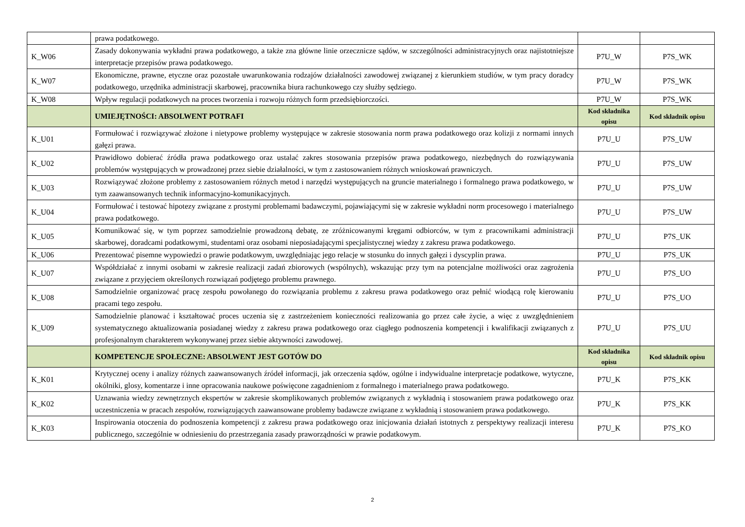| | prawa podatkowego. | | |
| K_W06 | Zasady dokonywania wykładni prawa podatkowego, a także zna główne linie orzecznicze sądów, w szczególności administracyjnych oraz najistotniejsze interpretacje przepisów prawa podatkowego. | P7U_W | P7S_WK |
| K_W07 | Ekonomiczne, prawne, etyczne oraz pozostałe uwarunkowania rodzajów działalności zawodowej związanej z kierunkiem studiów, w tym pracy doradcy podatkowego, urzędnika administracji skarbowej, pracownika biura rachunkowego czy służby sędziego. | P7U_W | P7S_WK |
| K_W08 | Wpływ regulacji podatkowych na proces tworzenia i rozwoju różnych form przedsiębiorczości. | P7U_W | P7S_WK |
| | UMIEJĘTNOŚCI: ABSOLWENT POTRAFI | Kod składnika opisu | Kod składnik opisu |
| K_U01 | Formułować i rozwiązywać złożone i nietypowe problemy występujące w zakresie stosowania norm prawa podatkowego oraz kolizji z normami innych gałęzi prawa. | P7U_U | P7S_UW |
| K_U02 | Prawidłowo dobierać źródła prawa podatkowego oraz ustalać zakres stosowania przepisów prawa podatkowego, niezbędnych do rozwiązywania problemów występujących w prowadzonej przez siebie działalności, w tym z zastosowaniem różnych wnioskowań prawniczych. | P7U_U | P7S_UW |
| K_U03 | Rozwiązywać złożone problemy z zastosowaniem różnych metod i narzędzi występujących na gruncie materialnego i formalnego prawa podatkowego, w tym zaawansowanych technik informacyjno-komunikacyjnych. | P7U_U | P7S_UW |
| K_U04 | Formułować i testować hipotezy związane z prostymi problemami badawczymi, pojawiającymi się w zakresie wykładni norm procesowego i materialnego prawa podatkowego. | P7U_U | P7S_UW |
| K_U05 | Komunikować się, w tym poprzez samodzielnie prowadzoną debatę, ze zróżnicowanymi kręgami odbiorców, w tym z pracownikami administracji skarbowej, doradcami podatkowymi, studentami oraz osobami nieposiadającymi specjalistycznej wiedzy z zakresu prawa podatkowego. | P7U_U | P7S_UK |
| K_U06 | Prezentować pisemne wypowiedzi o prawie podatkowym, uwzględniając jego relacje w stosunku do innych gałęzi i dyscyplin prawa. | P7U_U | P7S_UK |
| K_U07 | Współdziałać z innymi osobami w zakresie realizacji zadań zbiorowych (wspólnych), wskazując przy tym na potencjalne możliwości oraz zagrożenia związane z przyjęciem określonych rozwiązań podjętego problemu prawnego. | P7U_U | P7S_UO |
| K_U08 | Samodzielnie organizować pracę zespołu powołanego do rozwiązania problemu z zakresu prawa podatkowego oraz pełnić wiodącą rolę kierowaniu pracami tego zespołu. | P7U_U | P7S_UO |
| K_U09 | Samodzielnie planować i kształtować proces uczenia się z zastrzeżeniem konieczności realizowania go przez całe życie, a więc z uwzględnieniem systematycznego aktualizowania posiadanej wiedzy z zakresu prawa podatkowego oraz ciągłego podnoszenia kompetencji i kwalifikacji związanych z profesjonalnym charakterem wykonywanej przez siebie aktywności zawodowej. | P7U_U | P7S_UU |
| | KOMPETENCJE SPOŁECZNE: ABSOLWENT JEST GOTÓW DO | Kod składnika opisu | Kod składnik opisu |
| K_K01 | Krytycznej oceny i analizy różnych zaawansowanych źródeł informacji, jak orzeczenia sądów, ogólne i indywidualne interpretacje podatkowe, wytyczne, okólniki, glosy, komentarze i inne opracowania naukowe poświęcone zagadnieniom z formalnego i materialnego prawa podatkowego. | P7U_K | P7S_KK |
| K_K02 | Uznawania wiedzy zewnętrznych ekspertów w zakresie skomplikowanych problemów związanych z wykładnią i stosowaniem prawa podatkowego oraz uczestniczenia w pracach zespołów, rozwiązujących zaawansowane problemy badawcze związane z wykładnią i stosowaniem prawa podatkowego. | P7U_K | P7S_KK |
| K_K03 | Inspirowania otoczenia do podnoszenia kompetencji z zakresu prawa podatkowego oraz inicjowania działań istotnych z perspektywy realizacji interesu publicznego, szczególnie w odniesieniu do przestrzegania zasady praworządności w prawie podatkowym. | P7U_K | P7S_KO |
2